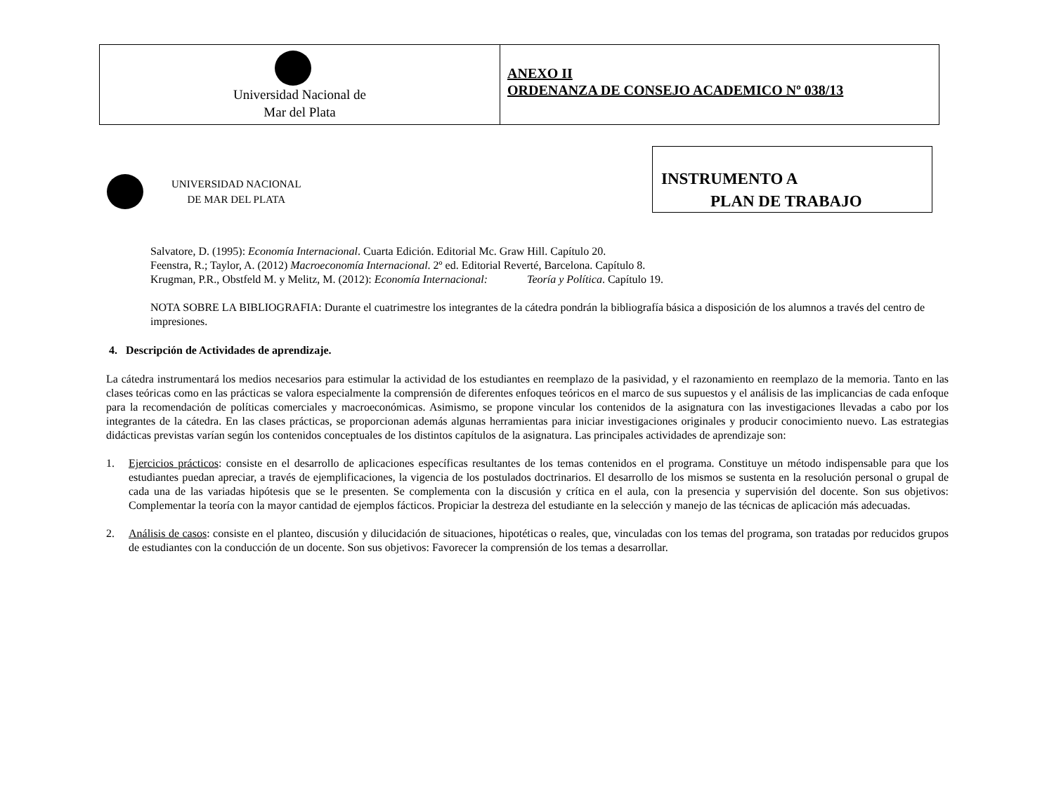Universidad Nacional de
Mar del Plata
ANEXO II
ORDENANZA DE CONSEJO ACADEMICO Nº 038/13
INSTRUMENTO A
PLAN DE TRABAJO
UNIVERSIDAD NACIONAL
DE MAR DEL PLATA
Salvatore, D. (1995): Economía Internacional. Cuarta Edición. Editorial Mc. Graw Hill. Capítulo 20.
Feenstra, R.; Taylor, A. (2012) Macroeconomía Internacional. 2º ed. Editorial Reverté, Barcelona. Capítulo 8.
Krugman, P.R., Obstfeld M. y Melitz, M. (2012): Economía Internacional: Teoría y Política. Capítulo 19.
NOTA SOBRE LA BIBLIOGRAFIA: Durante el cuatrimestre los integrantes de la cátedra pondrán la bibliografía básica a disposición de los alumnos a través del centro de impresiones.
4. Descripción de Actividades de aprendizaje.
La cátedra instrumentará los medios necesarios para estimular la actividad de los estudiantes en reemplazo de la pasividad, y el razonamiento en reemplazo de la memoria. Tanto en las clases teóricas como en las prácticas se valora especialmente la comprensión de diferentes enfoques teóricos en el marco de sus supuestos y el análisis de las implicancias de cada enfoque para la recomendación de políticas comerciales y macroeconómicas. Asimismo, se propone vincular los contenidos de la asignatura con las investigaciones llevadas a cabo por los integrantes de la cátedra. En las clases prácticas, se proporcionan además algunas herramientas para iniciar investigaciones originales y producir conocimiento nuevo. Las estrategias didácticas previstas varían según los contenidos conceptuales de los distintos capítulos de la asignatura. Las principales actividades de aprendizaje son:
1. Ejercicios prácticos: consiste en el desarrollo de aplicaciones específicas resultantes de los temas contenidos en el programa. Constituye un método indispensable para que los estudiantes puedan apreciar, a través de ejemplificaciones, la vigencia de los postulados doctrinarios. El desarrollo de los mismos se sustenta en la resolución personal o grupal de cada una de las variadas hipótesis que se le presenten. Se complementa con la discusión y crítica en el aula, con la presencia y supervisión del docente. Son sus objetivos: Complementar la teoría con la mayor cantidad de ejemplos fácticos. Propiciar la destreza del estudiante en la selección y manejo de las técnicas de aplicación más adecuadas.
2. Análisis de casos: consiste en el planteo, discusión y dilucidación de situaciones, hipotéticas o reales, que, vinculadas con los temas del programa, son tratadas por reducidos grupos de estudiantes con la conducción de un docente. Son sus objetivos: Favorecer la comprensión de los temas a desarrollar.